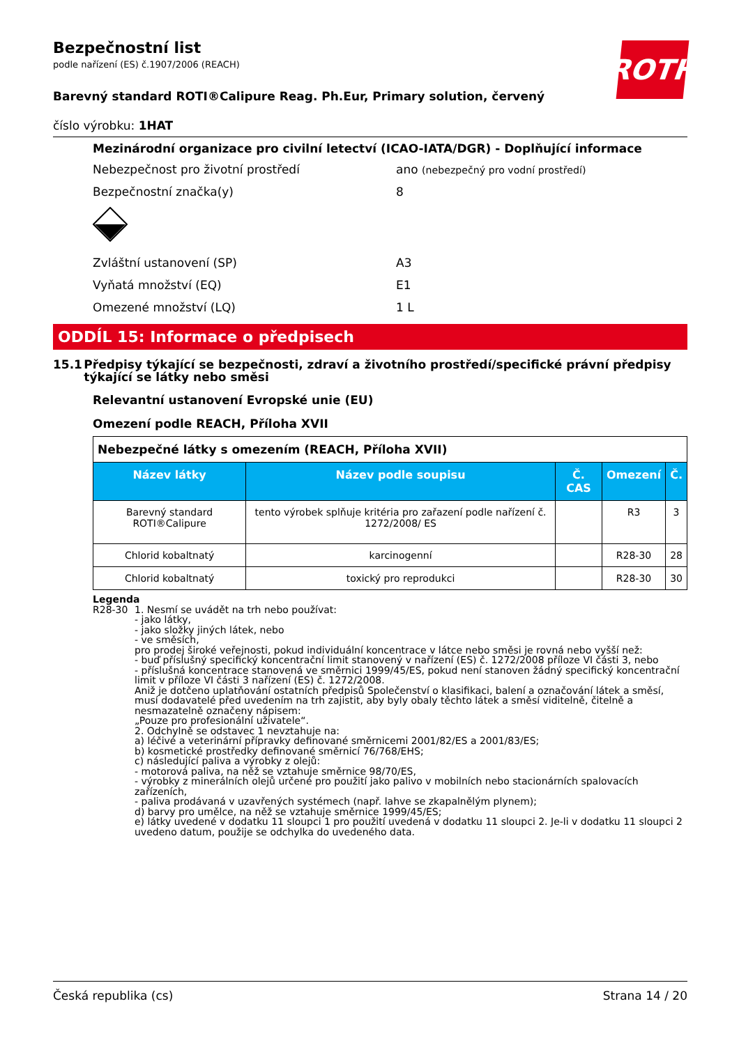ROTH
Bezpečnostní list
podle nařízení (ES) č.1907/2006 (REACH)
Barevný standard ROTI®Calipure Reag. Ph.Eur, Primary solution, červený
číslo výrobku: 1HAT
Mezinárodní organizace pro civilní letectví (ICAO-IATA/DGR) - Doplňující informace
Nebezpečnost pro životní prostředí ano (nebezpečný pro vodní prostředí)
Bezpečnostní značka(y) 8
Zvláštní ustanovení (SP) A3
Vyňatá množství (EQ) E1
Omezené množství (LQ) 1 L
ODDÍL 15: Informace o předpisech
15.1 Předpisy týkající se bezpečnosti, zdraví a životního prostředí/specifické právní předpisy týkající se látky nebo směsi
Relevantní ustanovení Evropské unie (EU)
Omezení podle REACH, Příloha XVII
| Nebezpečné látky s omezením (REACH, Příloha XVII) | | | | |
| Název látky | Název podle soupisu | Č. CAS | Omezení | Č. |
| Barevný standard ROTI®Calipure | tento výrobek splňuje kritéria pro zařazení podle nařízení č. 1272/2008/ ES | | R3 | 3 |
| Chlorid kobaltnatý | karcinogenní | | R28-30 | 28 |
| Chlorid kobaltnatý | toxický pro reprodukci | | R28-30 | 30 |
Legenda
R28-30 1. Nesmí se uvádět na trh nebo používat:
- jako látky,
- jako složky jiných látek, nebo
- ve směsích,
pro prodej široké veřejnosti, pokud individuální koncentrace v látce nebo směsi je rovná nebo vyšší než:
- buď příslušný specifický koncentrační limit stanovený v nařízení (ES) č. 1272/2008 příloze VI části 3, nebo
- příslušná koncentrace stanovená ve směrnici 1999/45/ES, pokud není stanoven žádný specifický koncentrační limit v příloze VI části 3 nařízení (ES) č. 1272/2008.
Aniž je dotčeno uplatňování ostatních předpisů Společenství o klasifikaci, balení a označování látek a směsí, musí dodavatelé před uvedením na trh zajistit, aby byly obaly těchto látek a směsí viditelně, čitelně a nesmazatelně označeny nápisem:
„Pouze pro profesionální uživatele“.
2. Odchylně se odstavec 1 nevztahuje na:
a) léčivé a veterinární přípravky definované směrnicemi 2001/82/ES a 2001/83/ES;
b) kosmetické prostředky definované směrnicí 76/768/EHS;
c) následující paliva a výrobky z olejů:
- motorová paliva, na něž se vztahuje směrnice 98/70/ES,
- výrobky z minerálních olejů určené pro použití jako palivo v mobilních nebo stacionárních spalovacích zařízeních,
- paliva prodávaná v uzavřených systémech (např. lahve se zkapalnělým plynem);
d) barvy pro umělce, na něž se vztahuje směrnice 1999/45/ES;
e) látky uvedené v dodatku 11 sloupci 1 pro použití uvedená v dodatku 11 sloupci 2. Je-li v dodatku 11 sloupci 2 uvedeno datum, použije se odchylka do uvedeného data.
Česká republika (cs) Strana 14 / 20